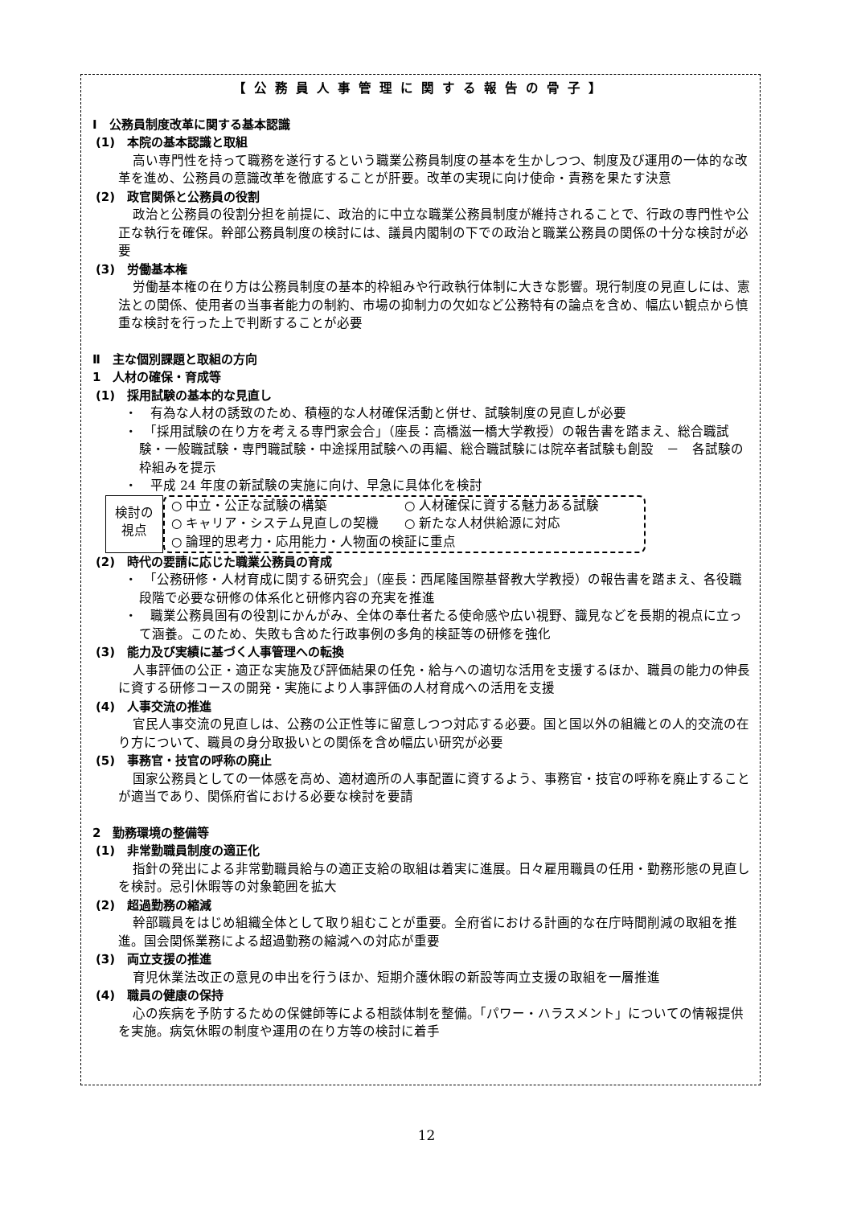【公務員人事管理に関する報告の骨子】
Ⅰ　公務員制度改革に関する基本認識
(1)　本院の基本認識と取組
高い専門性を持って職務を遂行するという職業公務員制度の基本を生かしつつ、制度及び運用の一体的な改革を進め、公務員の意識改革を徹底することが肝要。改革の実現に向け使命・責務を果たす決意
(2)　政官関係と公務員の役割
政治と公務員の役割分担を前提に、政治的に中立な職業公務員制度が維持されることで、行政の専門性や公正な執行を確保。幹部公務員制度の検討には、議員内閣制の下での政治と職業公務員の関係の十分な検討が必要
(3)　労働基本権
労働基本権の在り方は公務員制度の基本的枠組みや行政執行体制に大きな影響。現行制度の見直しには、憲法との関係、使用者の当事者能力の制約、市場の抑制力の欠如など公務特有の論点を含め、幅広い観点から慎重な検討を行った上で判断することが必要
Ⅱ　主な個別課題と取組の方向
1　人材の確保・育成等
(1)　採用試験の基本的な見直し
・　有為な人材の誘致のため、積極的な人材確保活動と併せ、試験制度の見直しが必要
・　「採用試験の在り方を考える専門家会合」（座長：高橋滋一橋大学教授）の報告書を踏まえ、総合職試験・一般職試験・専門職試験・中途採用試験への再編、総合職試験には院卒者試験も創設　－　各試験の枠組みを提示
・　平成 24 年度の新試験の実施に向け、早急に具体化を検討
検討の
視点
○ 中立・公正な試験の構築 ○ 人材確保に資する魅力ある試験
○ キャリア・システム見直しの契機 ○ 新たな人材供給源に対応
○ 論理的思考力・応用能力・人物面の検証に重点
(2)　時代の要請に応じた職業公務員の育成
・　「公務研修・人材育成に関する研究会」（座長：西尾隆国際基督教大学教授）の報告書を踏まえ、各役職段階で必要な研修の体系化と研修内容の充実を推進
・　職業公務員固有の役割にかんがみ、全体の奉仕者たる使命感や広い視野、識見などを長期的視点に立って涵養。このため、失敗も含めた行政事例の多角的検証等の研修を強化
(3)　能力及び実績に基づく人事管理への転換
人事評価の公正・適正な実施及び評価結果の任免・給与への適切な活用を支援するほか、職員の能力の伸長に資する研修コースの開発・実施により人事評価の人材育成への活用を支援
(4)　人事交流の推進
官民人事交流の見直しは、公務の公正性等に留意しつつ対応する必要。国と国以外の組織との人的交流の在り方について、職員の身分取扱いとの関係を含め幅広い研究が必要
(5)　事務官・技官の呼称の廃止
国家公務員としての一体感を高め、適材適所の人事配置に資するよう、事務官・技官の呼称を廃止することが適当であり、関係府省における必要な検討を要請
2　勤務環境の整備等
(1)　非常勤職員制度の適正化
指針の発出による非常勤職員給与の適正支給の取組は着実に進展。日々雇用職員の任用・勤務形態の見直しを検討。忌引休暇等の対象範囲を拡大
(2)　超過勤務の縮減
幹部職員をはじめ組織全体として取り組むことが重要。全府省における計画的な在庁時間削減の取組を推進。国会関係業務による超過勤務の縮減への対応が重要
(3)　両立支援の推進
育児休業法改正の意見の申出を行うほか、短期介護休暇の新設等両立支援の取組を一層推進
(4)　職員の健康の保持
心の疾病を予防するための保健師等による相談体制を整備。「パワー・ハラスメント」についての情報提供を実施。病気休暇の制度や運用の在り方等の検討に着手
12